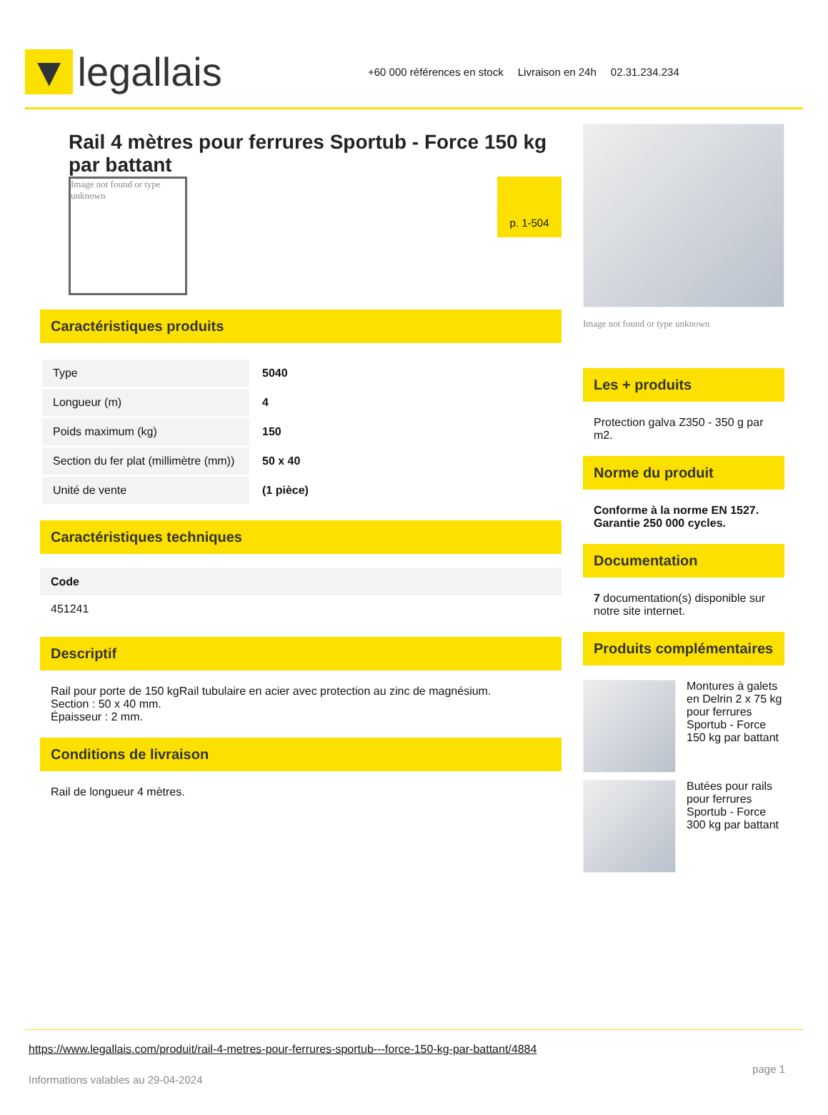▼ legallais
+60 000 références en stock Livraison en 24h 02.31.234.234
Rail 4 mètres pour ferrures Sportub - Force 150 kg par battant
Image not found or type unknown
p. 1-504
Caractéristiques produits
| Type | 5040 |
| Longueur (m) | 4 |
| Poids maximum (kg) | 150 |
| Section du fer plat (millimètre (mm)) | 50 x 40 |
| Unité de vente | (1 pièce) |
Caractéristiques techniques
Code
451241
Descriptif
Rail pour porte de 150 kgRail tubulaire en acier avec protection au zinc de magnésium.
Section : 50 x 40 mm.
Épaisseur : 2 mm.
Conditions de livraison
Rail de longueur 4 mètres.
Image not found or type unknown
Les + produits
Protection galva Z350 - 350 g par m2.
Norme du produit
Conforme à la norme EN 1527.
Garantie 250 000 cycles.
Documentation
7 documentation(s) disponible sur notre site internet.
Produits complémentaires
Montures à galets en Delrin 2 x 75 kg pour ferrures Sportub - Force 150 kg par battant
Butées pour rails pour ferrures Sportub - Force 300 kg par battant
https://www.legallais.com/produit/rail-4-metres-pour-ferrures-sportub---force-150-kg-par-battant/4884
Informations valables au 29-04-2024 page 1